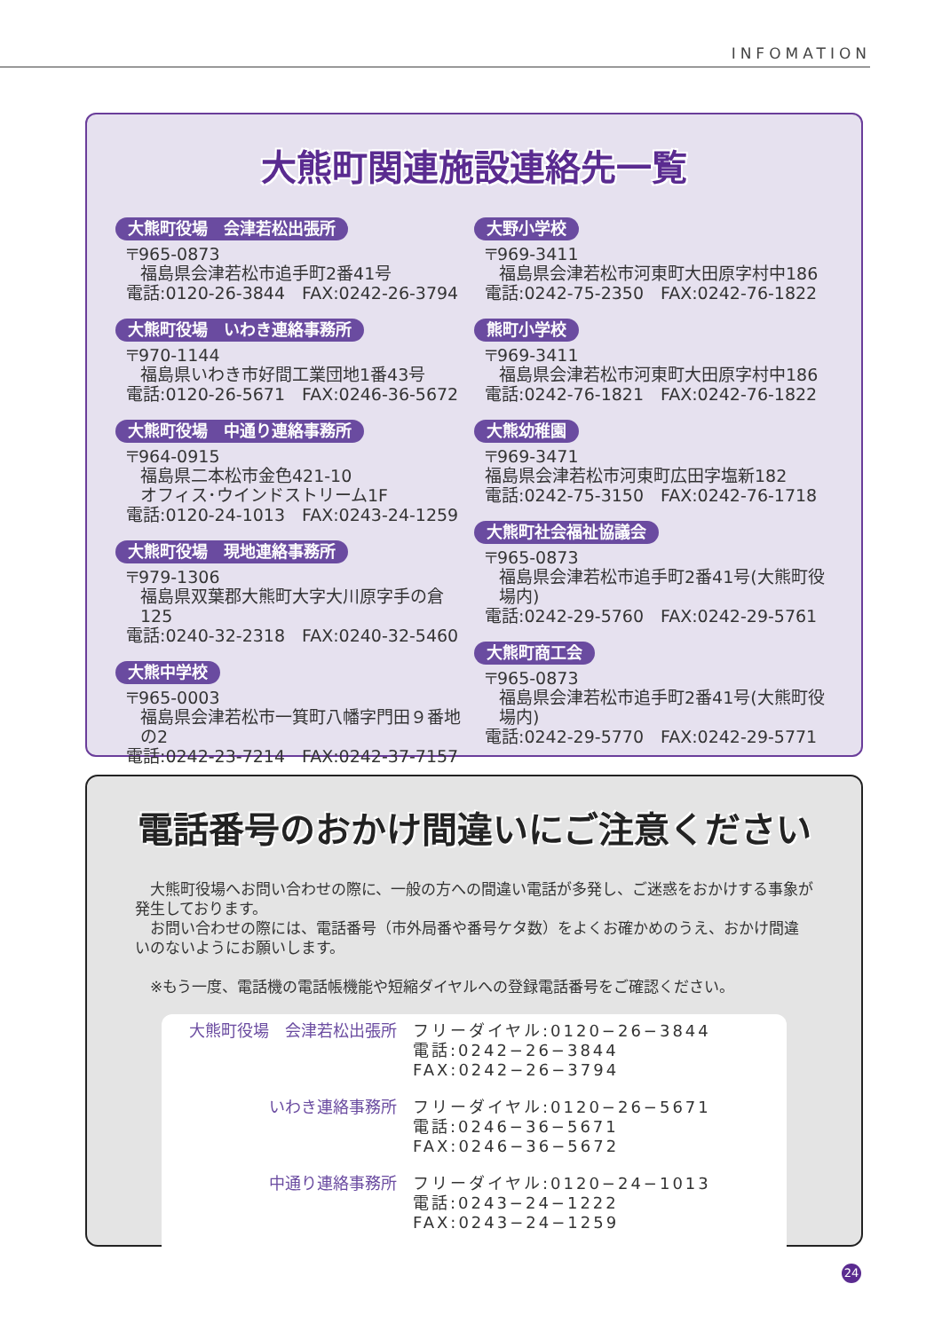INFOMATION
大熊町関連施設連絡先一覧
大熊町役場　会津若松出張所
〒965-0873
福島県会津若松市追手町2番41号
電話:0120-26-3844　FAX:0242-26-3794
大熊町役場　いわき連絡事務所
〒970-1144
福島県いわき市好間工業団地1番43号
電話:0120-26-5671　FAX:0246-36-5672
大熊町役場　中通り連絡事務所
〒964-0915
福島県二本松市金色421-10
オフィス･ウインドストリーム1F
電話:0120-24-1013　FAX:0243-24-1259
大熊町役場　現地連絡事務所
〒979-1306
福島県双葉郡大熊町大字大川原字手の倉125
電話:0240-32-2318　FAX:0240-32-5460
大熊中学校
〒965-0003
福島県会津若松市一箕町八幡字門田９番地の2
電話:0242-23-7214　FAX:0242-37-7157
大野小学校
〒969-3411
福島県会津若松市河東町大田原字村中186
電話:0242-75-2350　FAX:0242-76-1822
熊町小学校
〒969-3411
福島県会津若松市河東町大田原字村中186
電話:0242-76-1821　FAX:0242-76-1822
大熊幼稚園
〒969-3471
福島県会津若松市河東町広田字塩新182
電話:0242-75-3150　FAX:0242-76-1718
大熊町社会福祉協議会
〒965-0873
福島県会津若松市追手町2番41号(大熊町役場内)
電話:0242-29-5760　FAX:0242-29-5761
大熊町商工会
〒965-0873
福島県会津若松市追手町2番41号(大熊町役場内)
電話:0242-29-5770　FAX:0242-29-5771
電話番号のおかけ間違いにご注意ください
　大熊町役場へお問い合わせの際に、一般の方への間違い電話が多発し、ご迷惑をおかけする事象が発生しております。
　お問い合わせの際には、電話番号（市外局番や番号ケタ数）をよくお確かめのうえ、おかけ間違いのないようにお願いします。
　※もう一度、電話機の電話帳機能や短縮ダイヤルへの登録電話番号をご確認ください。
大熊町役場　会津若松出張所 フリーダイヤル:0120−26−3844
電話:0242−26−3844
FAX:0242−26−3794
いわき連絡事務所 フリーダイヤル:0120−26−5671
電話:0246−36−5671
FAX:0246−36−5672
中通り連絡事務所 フリーダイヤル:0120−24−1013
電話:0243−24−1222
FAX:0243−24−1259
24